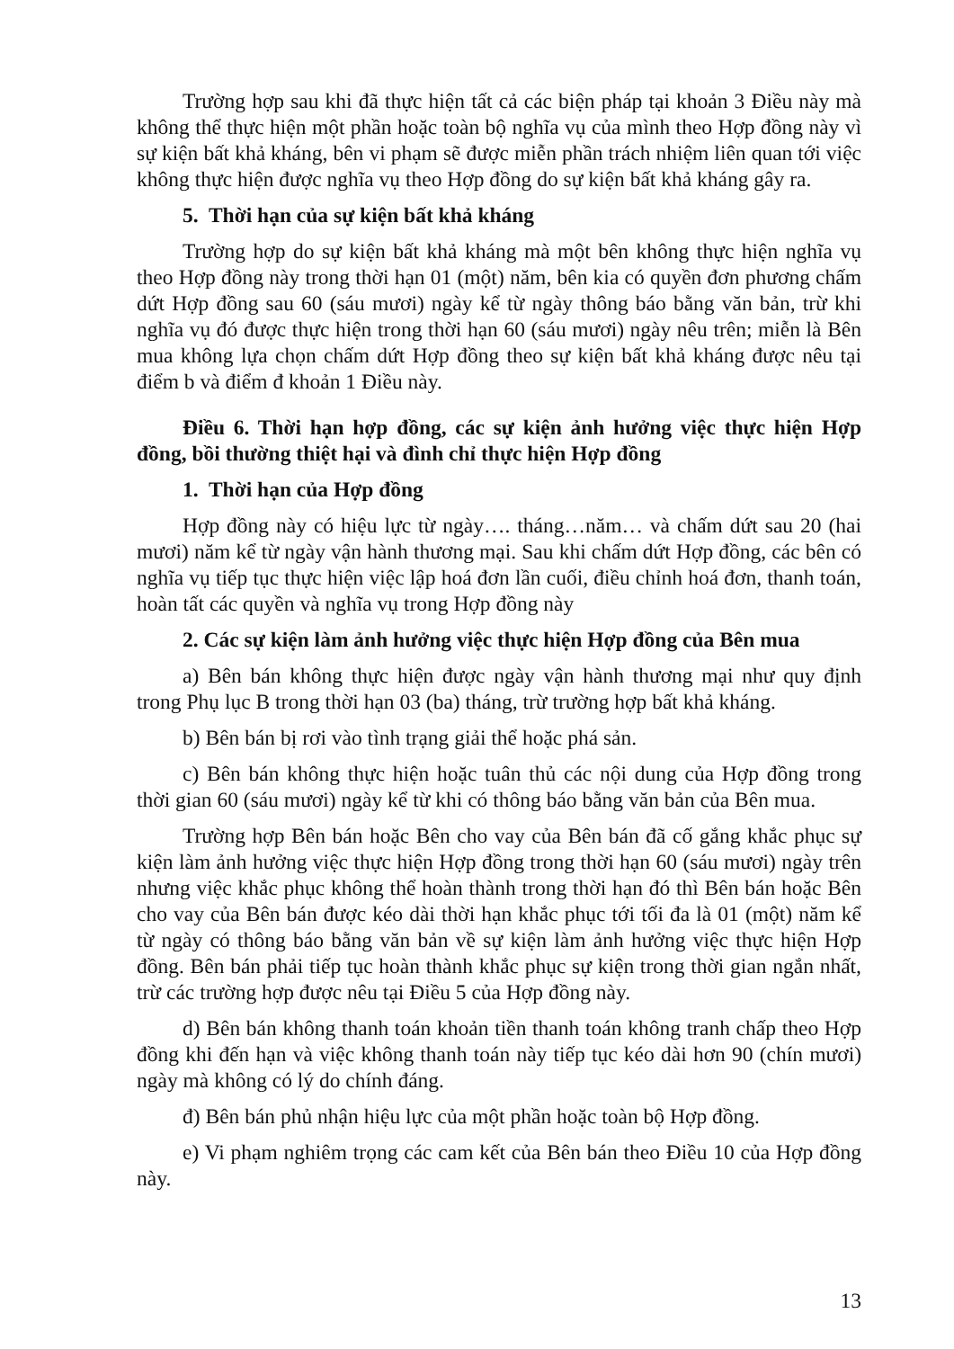Trường hợp sau khi đã thực hiện tất cả các biện pháp tại khoản 3 Điều này mà không thể thực hiện một phần hoặc toàn bộ nghĩa vụ của mình theo Hợp đồng này vì sự kiện bất khả kháng, bên vi phạm sẽ được miễn phần trách nhiệm liên quan tới việc không thực hiện được nghĩa vụ theo Hợp đồng do sự kiện bất khả kháng gây ra.
5. Thời hạn của sự kiện bất khả kháng
Trường hợp do sự kiện bất khả kháng mà một bên không thực hiện nghĩa vụ theo Hợp đồng này trong thời hạn 01 (một) năm, bên kia có quyền đơn phương chấm dứt Hợp đồng sau 60 (sáu mươi) ngày kể từ ngày thông báo bằng văn bản, trừ khi nghĩa vụ đó được thực hiện trong thời hạn 60 (sáu mươi) ngày nêu trên; miễn là Bên mua không lựa chọn chấm dứt Hợp đồng theo sự kiện bất khả kháng được nêu tại điểm b và điểm đ khoản 1 Điều này.
Điều 6. Thời hạn hợp đồng, các sự kiện ảnh hưởng việc thực hiện Hợp đồng, bồi thường thiệt hại và đình chỉ thực hiện Hợp đồng
1. Thời hạn của Hợp đồng
Hợp đồng này có hiệu lực từ ngày…. tháng…năm… và chấm dứt sau 20 (hai mươi) năm kể từ ngày vận hành thương mại. Sau khi chấm dứt Hợp đồng, các bên có nghĩa vụ tiếp tục thực hiện việc lập hoá đơn lần cuối, điều chỉnh hoá đơn, thanh toán, hoàn tất các quyền và nghĩa vụ trong Hợp đồng này
2. Các sự kiện làm ảnh hưởng việc thực hiện Hợp đồng của Bên mua
a) Bên bán không thực hiện được ngày vận hành thương mại như quy định trong Phụ lục B trong thời hạn 03 (ba) tháng, trừ trường hợp bất khả kháng.
b) Bên bán bị rơi vào tình trạng giải thể hoặc phá sản.
c) Bên bán không thực hiện hoặc tuân thủ các nội dung của Hợp đồng trong thời gian 60 (sáu mươi) ngày kể từ khi có thông báo bằng văn bản của Bên mua.
Trường hợp Bên bán hoặc Bên cho vay của Bên bán đã cố gắng khắc phục sự kiện làm ảnh hưởng việc thực hiện Hợp đồng trong thời hạn 60 (sáu mươi) ngày trên nhưng việc khắc phục không thể hoàn thành trong thời hạn đó thì Bên bán hoặc Bên cho vay của Bên bán được kéo dài thời hạn khắc phục tới tối đa là 01 (một) năm kể từ ngày có thông báo bằng văn bản về sự kiện làm ảnh hưởng việc thực hiện Hợp đồng. Bên bán phải tiếp tục hoàn thành khắc phục sự kiện trong thời gian ngắn nhất, trừ các trường hợp được nêu tại Điều 5 của Hợp đồng này.
d) Bên bán không thanh toán khoản tiền thanh toán không tranh chấp theo Hợp đồng khi đến hạn và việc không thanh toán này tiếp tục kéo dài hơn 90 (chín mươi) ngày mà không có lý do chính đáng.
đ) Bên bán phủ nhận hiệu lực của một phần hoặc toàn bộ Hợp đồng.
e) Vi phạm nghiêm trọng các cam kết của Bên bán theo Điều 10 của Hợp đồng này.
13